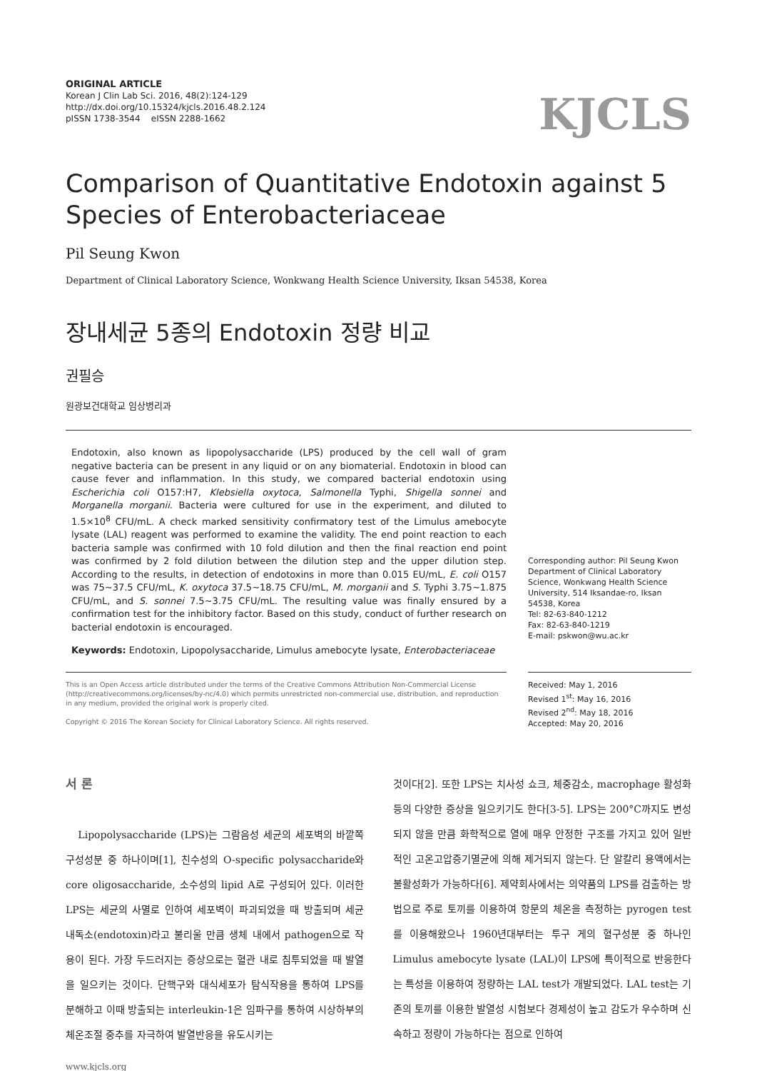ORIGINAL ARTICLE
Korean J Clin Lab Sci. 2016, 48(2):124-129
http://dx.doi.org/10.15324/kjcls.2016.48.2.124
pISSN 1738-3544 eISSN 2288-1662
KJCLS
Comparison of Quantitative Endotoxin against 5 Species of Enterobacteriaceae
Pil Seung Kwon
Department of Clinical Laboratory Science, Wonkwang Health Science University, Iksan 54538, Korea
장내세균 5종의 Endotoxin 정량 비교
권필승
원광보건대학교 임상병리과
Endotoxin, also known as lipopolysaccharide (LPS) produced by the cell wall of gram negative bacteria can be present in any liquid or on any biomaterial. Endotoxin in blood can cause fever and inflammation. In this study, we compared bacterial endotoxin using Escherichia coli O157:H7, Klebsiella oxytoca, Salmonella Typhi, Shigella sonnei and Morganella morganii. Bacteria were cultured for use in the experiment, and diluted to 1.5×10<sup>8</sup> CFU/mL. A check marked sensitivity confirmatory test of the Limulus amebocyte lysate (LAL) reagent was performed to examine the validity. The end point reaction to each bacteria sample was confirmed with 10 fold dilution and then the final reaction end point was confirmed by 2 fold dilution between the dilution step and the upper dilution step. According to the results, in detection of endotoxins in more than 0.015 EU/mL, E. coli O157 was 75∼37.5 CFU/mL, K. oxytoca 37.5∼18.75 CFU/mL, M. morganii and S. Typhi 3.75∼1.875 CFU/mL, and S. sonnei 7.5∼3.75 CFU/mL. The resulting value was finally ensured by a confirmation test for the inhibitory factor. Based on this study, conduct of further research on bacterial endotoxin is encouraged.
Keywords: Endotoxin, Lipopolysaccharide, Limulus amebocyte lysate, Enterobacteriaceae
Corresponding author: Pil Seung Kwon
Department of Clinical Laboratory Science, Wonkwang Health Science University, 514 Iksandae-ro, Iksan 54538, Korea
Tel: 82-63-840-1212
Fax: 82-63-840-1219
E-mail: pskwon@wu.ac.kr
This is an Open Access article distributed under the terms of the Creative Commons Attribution Non-Commercial License (http://creativecommons.org/licenses/by-nc/4.0) which permits unrestricted non-commercial use, distribution, and reproduction in any medium, provided the original work is properly cited.
Copyright © 2016 The Korean Society for Clinical Laboratory Science. All rights reserved.
Received: May 1, 2016
Revised 1<sup>st</sup>: May 16, 2016
Revised 2<sup>nd</sup>: May 18, 2016
Accepted: May 20, 2016
서 론
Lipopolysaccharide (LPS)는 그람음성 세균의 세포벽의 바깥쪽 구성성분 중 하나이며[1], 친수성의 O-specific polysaccharide와 core oligosaccharide, 소수성의 lipid A로 구성되어 있다. 이러한 LPS는 세균의 사멸로 인하여 세포벽이 파괴되었을 때 방출되며 세균 내독소(endotoxin)라고 불리울 만큼 생체 내에서 pathogen으로 작용이 된다. 가장 두드러지는 증상으로는 혈관 내로 침투되었을 때 발열을 일으키는 것이다. 단핵구와 대식세포가 탐식작용을 통하여 LPS를 분해하고 이때 방출되는 interleukin-1은 임파구를 통하여 시상하부의 체온조절 중추를 자극하여 발열반응을 유도시키는
것이다[2]. 또한 LPS는 치사성 쇼크, 체중감소, macrophage 활성화 등의 다양한 증상을 일으키기도 한다[3-5]. LPS는 200°C까지도 변성되지 않을 만큼 화학적으로 열에 매우 안정한 구조를 가지고 있어 일반적인 고온고압증기멸균에 의해 제거되지 않는다. 단 알칼리 용액에서는 불활성화가 가능하다[6]. 제약회사에서는 의약품의 LPS를 검출하는 방법으로 주로 토끼를 이용하여 항문의 체온을 측정하는 pyrogen test를 이용해왔으나 1960년대부터는 투구 게의 혈구성분 중 하나인 Limulus amebocyte lysate (LAL)이 LPS에 특이적으로 반응한다는 특성을 이용하여 정량하는 LAL test가 개발되었다. LAL test는 기존의 토끼를 이용한 발열성 시험보다 경제성이 높고 감도가 우수하며 신속하고 정량이 가능하다는 점으로 인하여
www.kjcls.org